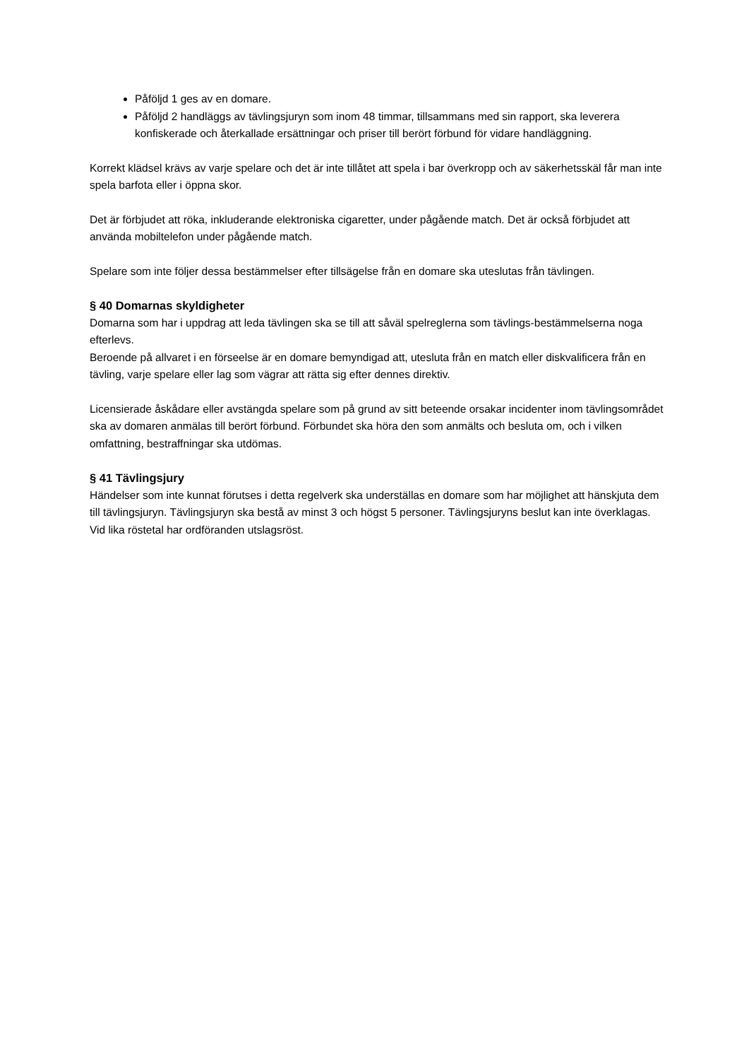Påföljd 1 ges av en domare.
Påföljd 2 handläggs av tävlingsjuryn som inom 48 timmar, tillsammans med sin rapport, ska leverera konfiskerade och återkallade ersättningar och priser till berört förbund för vidare handläggning.
Korrekt klädsel krävs av varje spelare och det är inte tillåtet att spela i bar överkropp och av säkerhetsskäl får man inte spela barfota eller i öppna skor.
Det är förbjudet att röka, inkluderande elektroniska cigaretter, under pågående match. Det är också förbjudet att använda mobiltelefon under pågående match.
Spelare som inte följer dessa bestämmelser efter tillsägelse från en domare ska uteslutas från tävlingen.
§ 40 Domarnas skyldigheter
Domarna som har i uppdrag att leda tävlingen ska se till att såväl spelreglerna som tävlings-bestämmelserna noga efterlevs.
Beroende på allvaret i en förseelse är en domare bemyndigad att, utesluta från en match eller diskvalificera från en tävling, varje spelare eller lag som vägrar att rätta sig efter dennes direktiv.
Licensierade åskådare eller avstängda spelare som på grund av sitt beteende orsakar incidenter inom tävlingsområdet ska av domaren anmälas till berört förbund. Förbundet ska höra den som anmälts och besluta om, och i vilken omfattning, bestraffningar ska utdömas.
§ 41 Tävlingsjury
Händelser som inte kunnat förutses i detta regelverk ska underställas en domare som har möjlighet att hänskjuta dem till tävlingsjuryn. Tävlingsjuryn ska bestå av minst 3 och högst 5 personer. Tävlingsjuryns beslut kan inte överklagas. Vid lika röstetal har ordföranden utslagsröst.